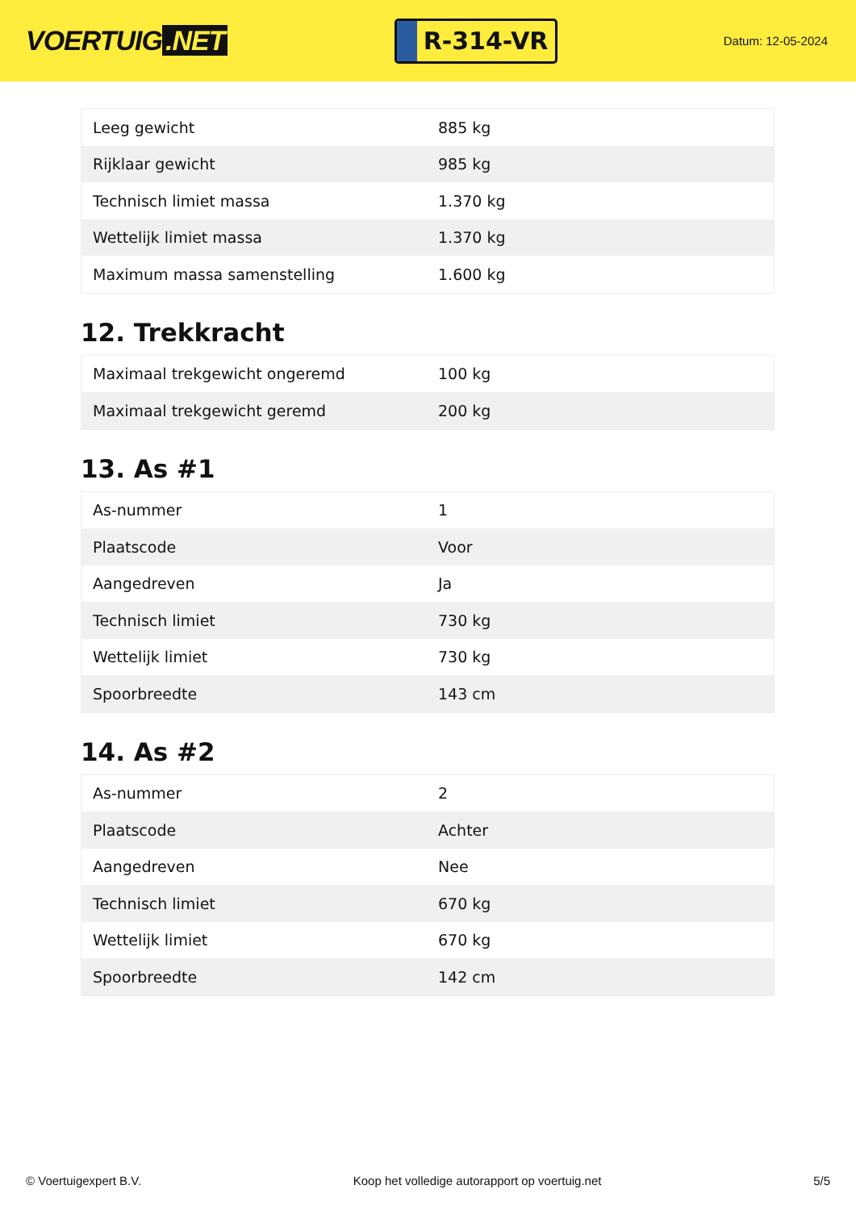VOERTUIG.NET
R-314-VR
Datum: 12-05-2024
| Leeg gewicht | 885 kg |
| Rijklaar gewicht | 985 kg |
| Technisch limiet massa | 1.370 kg |
| Wettelijk limiet massa | 1.370 kg |
| Maximum massa samenstelling | 1.600 kg |
12. Trekkracht
| Maximaal trekgewicht ongeremd | 100 kg |
| Maximaal trekgewicht geremd | 200 kg |
13. As #1
| As-nummer | 1 |
| Plaatscode | Voor |
| Aangedreven | Ja |
| Technisch limiet | 730 kg |
| Wettelijk limiet | 730 kg |
| Spoorbreedte | 143 cm |
14. As #2
| As-nummer | 2 |
| Plaatscode | Achter |
| Aangedreven | Nee |
| Technisch limiet | 670 kg |
| Wettelijk limiet | 670 kg |
| Spoorbreedte | 142 cm |
© Voertuigexpert B.V. Koop het volledige autorapport op voertuig.net 5/5